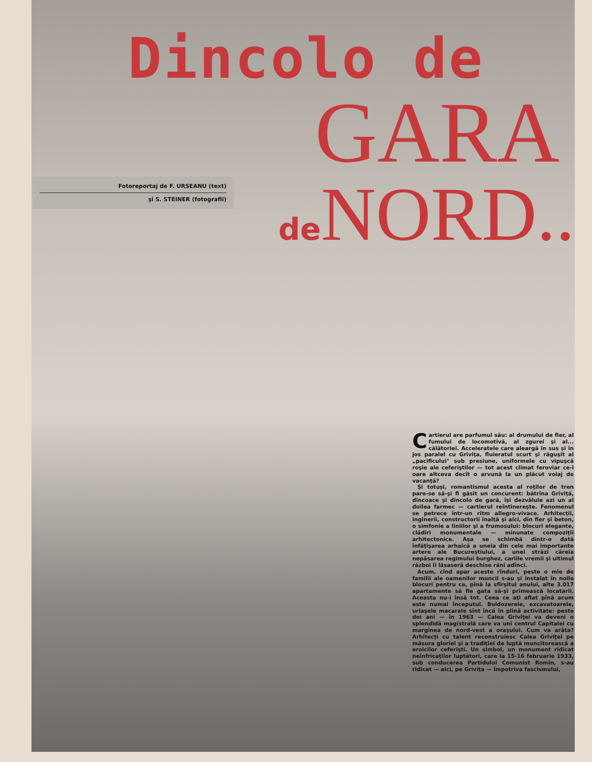Dincolo de
GARA
de NORD..
Fotoreportaj de F. URSEANU (text)
şi S. STEINER (fotografii)
Cartierul are parfumul său: al drumului de fier, al fumului de locomotivă, al zgurei şi al... călătoriei. Acceleratele care aleargă în sus şi în jos paralel cu Griviţa, fluieratul scurt şi răguşit al „pacificului" sub presiune, uniformele cu vipuşcă roşie ale ceferiştilor — tot acest climat feroviar ce-i oare altceva decît o arvună la un plăcut voiaj de vacanţă?
Şi totuşi, romantismul acesta al roţilor de tren pare-se să-şi fi găsit un concurent: bătrîna Griviţă, dincoace şi dincolo de gară, îşi dezvăluie azi un al doilea farmec — cartierul reîntinereşte. Fenomenul se petrece într-un ritm allegro-vivace. Arhitecţii, inginerii, constructorii înalţă şi aici, din fier şi beton, o simfonie a liniilor şi a frumosului: blocuri elegante, clădiri monumentale — minunate compoziţii arhitectonice. Aşa se schimbă dintr-o dată înfăţişarea arhaică a uneia din cele mai importante artere ale Bucureştiului, a unei străzi căreia nepăsarea regimului burghez, cariile vremii şi ultimul război îi lăsaseră deschise răni adînci.
Acum, cînd apar aceste rînduri, peste o mie de familii ale oamenilor muncii s-au şi instalat în noile blocuri pentru ca, pînă la sfîrşitul anului, alte 3.017 apartamente să fie gata să-şi primească locatarii. Aceasta nu-i însă tot. Ceea ce aţi aflat pînă acum este numai începutul. Buldozerele, excavatoarele, uriaşele macarale sînt încă în plină activitate: peste doi ani — în 1963 — Calea Griviţei va deveni o splendidă magistrală care va uni centrul Capitalei cu marginea de nord-vest a oraşului. Cum va arăta? Arhitecţi cu talent reconstruiesc Calea Griviţei pe măsura gloriei şi a tradiţiei de luptă muncitorească a eroicilor ceferişti. Un simbol, un monument ridicat neînfricaţilor luptători, care la 15-16 februarie 1933, sub conducerea Partidului Comunist Romîn, s-au ridicat — aici, pe Griviţa — împotriva fascismului,